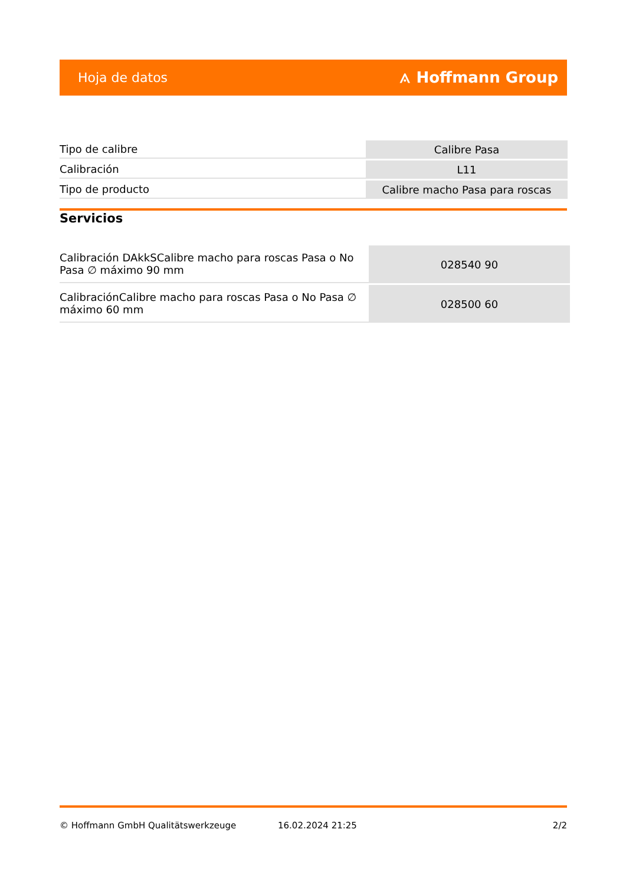Hoja de datos ⟑ Hoffmann Group
| Tipo de calibre | Calibre Pasa |
| Calibración | L11 |
| Tipo de producto | Calibre macho Pasa para roscas |
Servicios
| Calibración DAkkSCalibre macho para roscas Pasa o No Pasa ∅ máximo 90 mm | 028540 90 |
| CalibraciónCalibre macho para roscas Pasa o No Pasa ∅ máximo 60 mm | 028500 60 |
© Hoffmann GmbH Qualitätswerkzeuge 16.02.2024 21:25 2/2